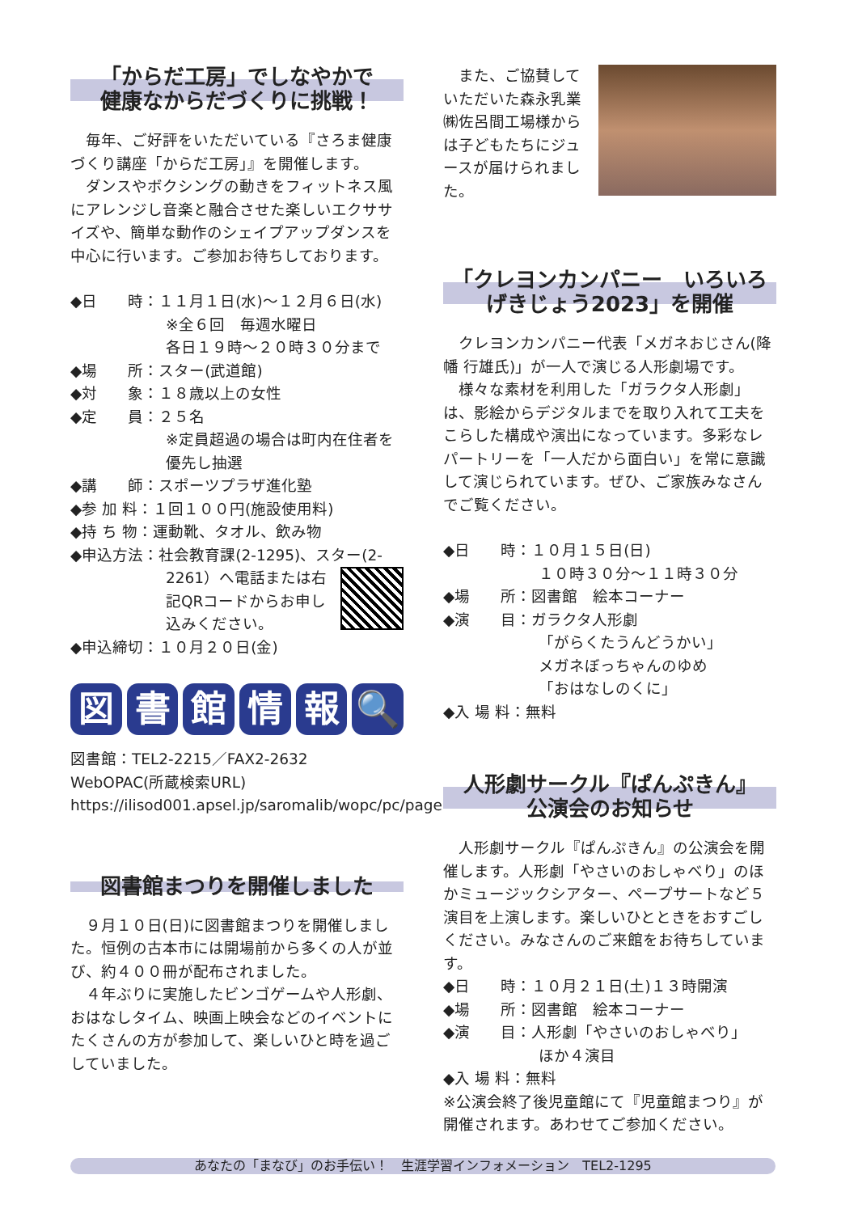「からだ工房」でしなやかで
健康なからだづくりに挑戦！
毎年、ご好評をいただいている『さろま健康づくり講座「からだ工房」』を開催します。
ダンスやボクシングの動きをフィットネス風にアレンジし音楽と融合させた楽しいエクササイズや、簡単な動作のシェイプアップダンスを中心に行います。ご参加お待ちしております。
◆日　　時：１１月１日(水)～１２月６日(水)
※全６回　毎週水曜日
各日１９時～２０時３０分まで
◆場　　所：スター(武道館)
◆対　　象：１８歳以上の女性
◆定　　員：２５名
※定員超過の場合は町内在住者を優先し抽選
◆講　　師：スポーツプラザ進化塾
◆参 加 料：１回１００円(施設使用料)
◆持 ち 物：運動靴、タオル、飲み物
◆申込方法：社会教育課(2-1295)、スター(2-
2261）へ電話または右記QRコードからお申し込みください。
◆申込締切：１０月２０日(金)
図書館情報 🔍
図書館：TEL2-2215／FAX2-2632
WebOPAC(所蔵検索URL)
https://ilisod001.apsel.jp/saromalib/wopc/pc/pages/TopPage.jsp
図書館まつりを開催しました
９月１０日(日)に図書館まつりを開催しました。恒例の古本市には開場前から多くの人が並び、約４００冊が配布されました。
４年ぶりに実施したビンゴゲームや人形劇、おはなしタイム、映画上映会などのイベントにたくさんの方が参加して、楽しいひと時を過ごしていました。
また、ご協賛していただいた森永乳業㈱佐呂間工場様からは子どもたちにジュースが届けられました。
「クレヨンカンパニー　いろいろげきじょう2023」を開催
クレヨンカンパニー代表「メガネおじさん(降幡 行雄氏)」が一人で演じる人形劇場です。
様々な素材を利用した「ガラクタ人形劇」は、影絵からデジタルまでを取り入れて工夫をこらした構成や演出になっています。多彩なレパートリーを「一人だから面白い」を常に意識して演じられています。ぜひ、ご家族みなさんでご覧ください。
◆日　　時：１０月１５日(日)
１０時３０分～１１時３０分
◆場　　所：図書館　絵本コーナー
◆演　　目：ガラクタ人形劇
「がらくたうんどうかい」
メガネぼっちゃんのゆめ
「おはなしのくに」
◆入 場 料：無料
人形劇サークル『ぱんぷきん』
公演会のお知らせ
人形劇サークル『ぱんぷきん』の公演会を開催します。人形劇「やさいのおしゃべり」のほかミュージックシアター、ペープサートなど５演目を上演します。楽しいひとときをおすごしください。みなさんのご来館をお待ちしています。
◆日　　時：１０月２１日(土)１３時開演
◆場　　所：図書館　絵本コーナー
◆演　　目：人形劇「やさいのおしゃべり」
ほか４演目
◆入 場 料：無料
※公演会終了後児童館にて『児童館まつり』が開催されます。あわせてご参加ください。
あなたの「まなび」のお手伝い！　生涯学習インフォメーション　TEL2-1295